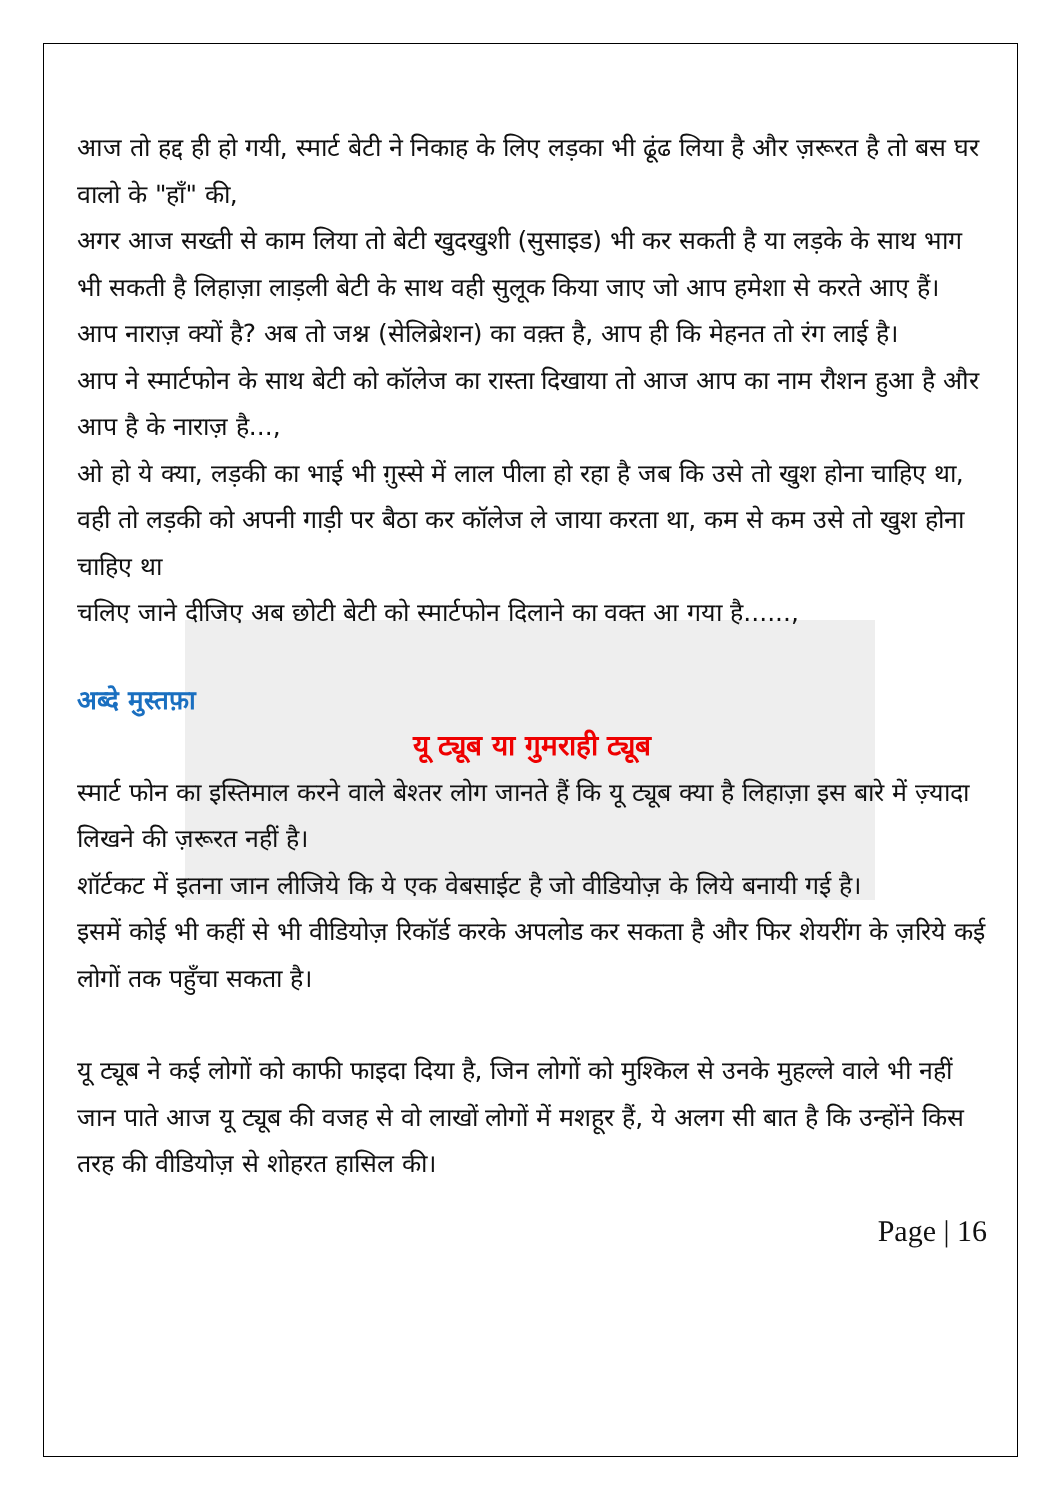आज तो हद्द ही हो गयी, स्मार्ट बेटी ने निकाह के लिए लड़का भी ढूंढ लिया है और ज़रूरत है तो बस घर वालो के "हाँ" की,
अगर आज सख्ती से काम लिया तो बेटी खुदखुशी (सुसाइड) भी कर सकती है या लड़के के साथ भाग भी सकती है लिहाज़ा लाड़ली बेटी के साथ वही सुलूक किया जाए जो आप हमेशा से करते आए हैं।
आप नाराज़ क्यों है? अब तो जश्न (सेलिब्रेशन) का वक़्त है, आप ही कि मेहनत तो रंग लाई है।
आप ने स्मार्टफोन के साथ बेटी को कॉलेज का रास्ता दिखाया तो आज आप का नाम रौशन हुआ है और आप है के नाराज़ है...,
ओ हो ये क्या, लड़की का भाई भी ग़ुस्से में लाल पीला हो रहा है जब कि उसे तो खुश होना चाहिए था, वही तो लड़की को अपनी गाड़ी पर बैठा कर कॉलेज ले जाया करता था, कम से कम उसे तो खुश होना चाहिए था
चलिए जाने दीजिए अब छोटी बेटी को स्मार्टफोन दिलाने का वक्त आ गया है......,
अब्दे मुस्तफ़ा
यू ट्यूब या गुमराही ट्यूब
स्मार्ट फोन का इस्तिमाल करने वाले बेश्तर लोग जानते हैं कि यू ट्यूब क्या है लिहाज़ा इस बारे में ज़्यादा लिखने की ज़रूरत नहीं है।
शॉर्टकट में इतना जान लीजिये कि ये एक वेबसाईट है जो वीडियोज़ के लिये बनायी गई है।
इसमें कोई भी कहीं से भी वीडियोज़ रिकॉर्ड करके अपलोड कर सकता है और फिर शेयरींग के ज़रिये कई लोगों तक पहुँचा सकता है।
यू ट्यूब ने कई लोगों को काफी फाइदा दिया है, जिन लोगों को मुश्किल से उनके मुहल्ले वाले भी नहीं जान पाते आज यू ट्यूब की वजह से वो लाखों लोगों में मशहूर हैं, ये अलग सी बात है कि उन्होंने किस तरह की वीडियोज़ से शोहरत हासिल की।
Page | 16